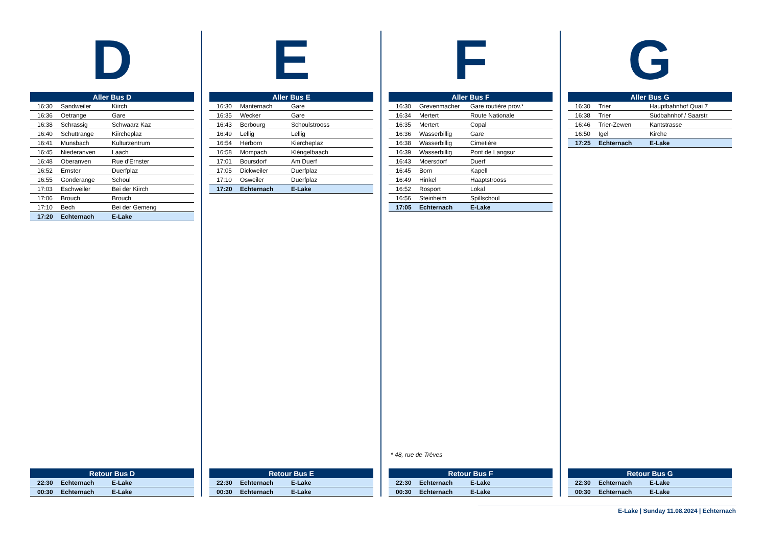D
| Aller Bus D | | |
| --- | --- | --- |
| 16:30 | Sandweiler | Kiirch |
| 16:36 | Oetrange | Gare |
| 16:38 | Schrassig | Schwaarz Kaz |
| 16:40 | Schuttrange | Kiircheplaz |
| 16:41 | Munsbach | Kulturzentrum |
| 16:45 | Niederanven | Laach |
| 16:48 | Oberanven | Rue d'Ernster |
| 16:52 | Ernster | Duerfplaz |
| 16:55 | Gonderange | Schoul |
| 17:03 | Eschweiler | Bei der Kiirch |
| 17:06 | Brouch | Brouch |
| 17:10 | Bech | Bei der Gemeng |
| 17:20 | Echternach | E-Lake |
| Retour Bus D | | |
| --- | --- | --- |
| 22:30 | Echternach | E-Lake |
| 00:30 | Echternach | E-Lake |
E
| Aller Bus E | | |
| --- | --- | --- |
| 16:30 | Manternach | Gare |
| 16:35 | Wecker | Gare |
| 16:43 | Berbourg | Schoulstrooss |
| 16:49 | Lellig | Lellig |
| 16:54 | Herborn | Kiercheplaz |
| 16:58 | Mompach | Kléngelbaach |
| 17:01 | Boursdorf | Am Duerf |
| 17:05 | Dickweiler | Duerfplaz |
| 17:10 | Osweiler | Duerfplaz |
| 17:20 | Echternach | E-Lake |
| Retour Bus E | | |
| --- | --- | --- |
| 22:30 | Echternach | E-Lake |
| 00:30 | Echternach | E-Lake |
F
| Aller Bus F | | |
| --- | --- | --- |
| 16:30 | Grevenmacher | Gare routière prov.* |
| 16:34 | Mertert | Route Nationale |
| 16:35 | Mertert | Copal |
| 16:36 | Wasserbillig | Gare |
| 16:38 | Wasserbillig | Cimetière |
| 16:39 | Wasserbillig | Pont de Langsur |
| 16:43 | Moersdorf | Duerf |
| 16:45 | Born | Kapell |
| 16:49 | Hinkel | Haaptstrooss |
| 16:52 | Rosport | Lokal |
| 16:56 | Steinheim | Spillschoul |
| 17:05 | Echternach | E-Lake |
* 48, rue de Trèves
| Retour Bus F | | |
| --- | --- | --- |
| 22:30 | Echternach | E-Lake |
| 00:30 | Echternach | E-Lake |
G
| Aller Bus G | | |
| --- | --- | --- |
| 16:30 | Trier | Hauptbahnhof Quai 7 |
| 16:38 | Trier | Südbahnhof / Saarstr. |
| 16:46 | Trier-Zewen | Kantstrasse |
| 16:50 | Igel | Kirche |
| 17:25 | Echternach | E-Lake |
| Retour Bus G | | |
| --- | --- | --- |
| 22:30 | Echternach | E-Lake |
| 00:30 | Echternach | E-Lake |
E-Lake | Sunday 11.08.2024 | Echternach